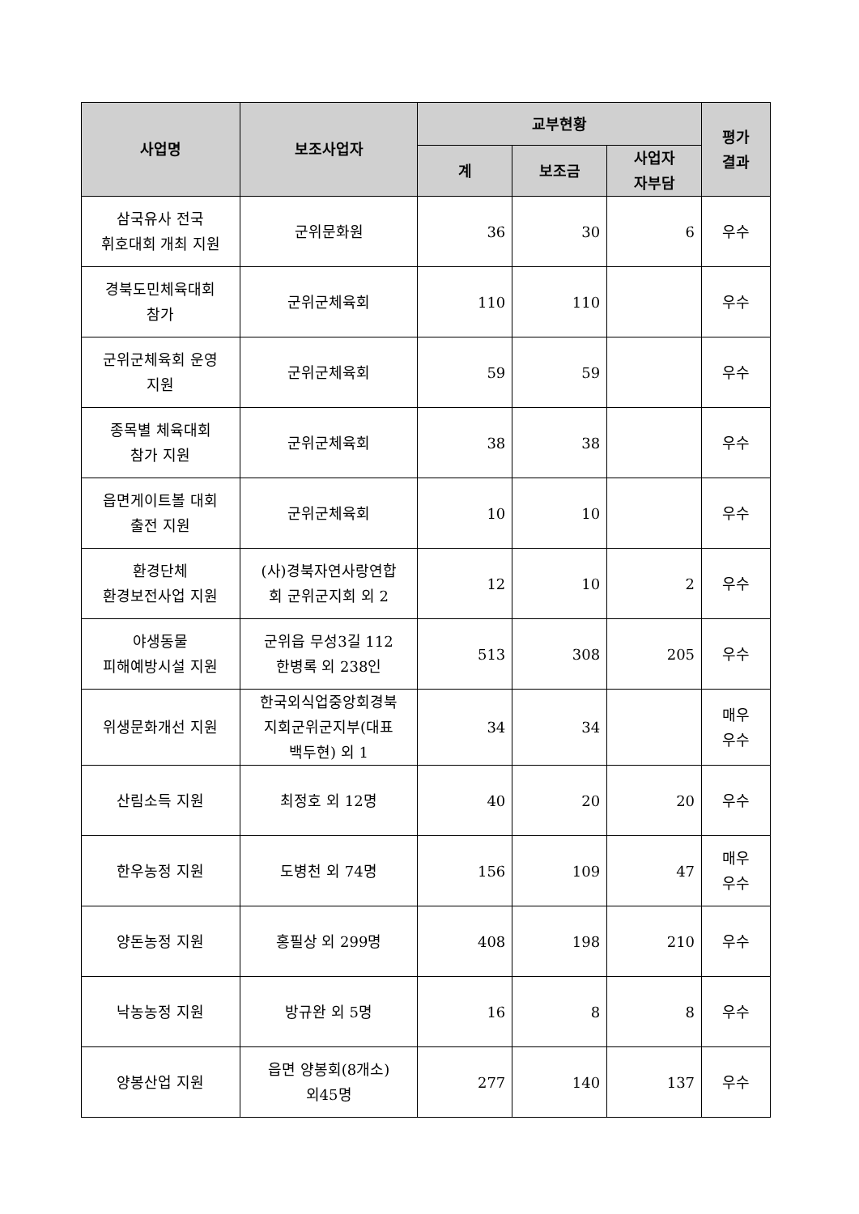| 사업명 | 보조사업자 | 교부현황 | | | 평가 결과 |
| --- | --- | --- | --- | --- | --- |
| | | 계 | 보조금 | 사업자 자부담 | |
| 삼국유사 전국 휘호대회 개최 지원 | 군위문화원 | 36 | 30 | 6 | 우수 |
| 경북도민체육대회 참가 | 군위군체육회 | 110 | 110 | | 우수 |
| 군위군체육회 운영 지원 | 군위군체육회 | 59 | 59 | | 우수 |
| 종목별 체육대회 참가 지원 | 군위군체육회 | 38 | 38 | | 우수 |
| 읍면게이트볼 대회 출전 지원 | 군위군체육회 | 10 | 10 | | 우수 |
| 환경단체 환경보전사업 지원 | (사)경북자연사랑연합 회 군위군지회 외 2 | 12 | 10 | 2 | 우수 |
| 야생동물 피해예방시설 지원 | 군위읍 무성3길 112 한병록 외 238인 | 513 | 308 | 205 | 우수 |
| 위생문화개선 지원 | 한국외식업중앙회경북 지회군위군지부(대표 백두현) 외 1 | 34 | 34 | | 매우 우수 |
| 산림소득 지원 | 최정호 외 12명 | 40 | 20 | 20 | 우수 |
| 한우농정 지원 | 도병천 외 74명 | 156 | 109 | 47 | 매우 우수 |
| 양돈농정 지원 | 홍필상 외 299명 | 408 | 198 | 210 | 우수 |
| 낙농농정 지원 | 방규완 외 5명 | 16 | 8 | 8 | 우수 |
| 양봉산업 지원 | 읍면 양봉회(8개소) 외45명 | 277 | 140 | 137 | 우수 |